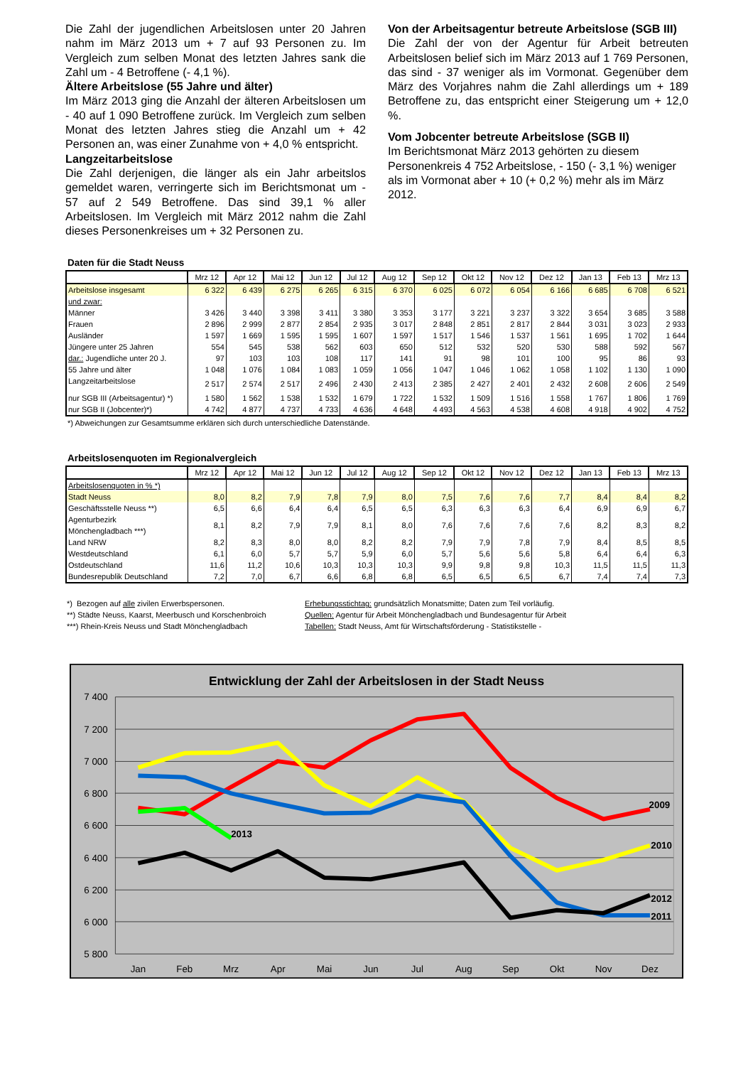Die Zahl der jugendlichen Arbeitslosen unter 20 Jahren nahm im März 2013 um + 7 auf 93 Personen zu. Im Vergleich zum selben Monat des letzten Jahres sank die Zahl um - 4 Betroffene (- 4,1 %).
Ältere Arbeitslose (55 Jahre und älter)
Im März 2013 ging die Anzahl der älteren Arbeitslosen um - 40 auf 1 090 Betroffene zurück. Im Vergleich zum selben Monat des letzten Jahres stieg die Anzahl um + 42 Personen an, was einer Zunahme von + 4,0 % entspricht.
Langzeitarbeitslose
Die Zahl derjenigen, die länger als ein Jahr arbeitslos gemeldet waren, verringerte sich im Berichtsmonat um - 57 auf 2 549 Betroffene. Das sind 39,1 % aller Arbeitslosen. Im Vergleich mit März 2012 nahm die Zahl dieses Personenkreises um + 32 Personen zu.
Von der Arbeitsagentur betreute Arbeitslose (SGB III)
Die Zahl der von der Agentur für Arbeit betreuten Arbeitslosen belief sich im März 2013 auf 1 769 Personen, das sind - 37 weniger als im Vormonat. Gegenüber dem März des Vorjahres nahm die Zahl allerdings um + 189 Betroffene zu, das entspricht einer Steigerung um + 12,0 %.
Vom Jobcenter betreute Arbeitslose (SGB II)
Im Berichtsmonat März 2013 gehörten zu diesem Personenkreis 4 752 Arbeitslose, - 150 (- 3,1 %) weniger als im Vormonat aber + 10 (+ 0,2 %) mehr als im März 2012.
Daten für die Stadt Neuss
| | Mrz 12 | Apr 12 | Mai 12 | Jun 12 | Jul 12 | Aug 12 | Sep 12 | Okt 12 | Nov 12 | Dez 12 | Jan 13 | Feb 13 | Mrz 13 |
| --- | --- | --- | --- | --- | --- | --- | --- | --- | --- | --- | --- | --- | --- |
| Arbeitslose insgesamt | 6 322 | 6 439 | 6 275 | 6 265 | 6 315 | 6 370 | 6 025 | 6 072 | 6 054 | 6 166 | 6 685 | 6 708 | 6 521 |
| und zwar: | | | | | | | | | | | | | |
| Männer | 3 426 | 3 440 | 3 398 | 3 411 | 3 380 | 3 353 | 3 177 | 3 221 | 3 237 | 3 322 | 3 654 | 3 685 | 3 588 |
| Frauen | 2 896 | 2 999 | 2 877 | 2 854 | 2 935 | 3 017 | 2 848 | 2 851 | 2 817 | 2 844 | 3 031 | 3 023 | 2 933 |
| Ausländer | 1 597 | 1 669 | 1 595 | 1 595 | 1 607 | 1 597 | 1 517 | 1 546 | 1 537 | 1 561 | 1 695 | 1 702 | 1 644 |
| Jüngere unter 25 Jahren | 554 | 545 | 538 | 562 | 603 | 650 | 512 | 532 | 520 | 530 | 588 | 592 | 567 |
| dar.: Jugendliche unter 20 J. | 97 | 103 | 103 | 108 | 117 | 141 | 91 | 98 | 101 | 100 | 95 | 86 | 93 |
| 55 Jahre und älter | 1 048 | 1 076 | 1 084 | 1 083 | 1 059 | 1 056 | 1 047 | 1 046 | 1 062 | 1 058 | 1 102 | 1 130 | 1 090 |
| Langzeitarbeitslose | 2 517 | 2 574 | 2 517 | 2 496 | 2 430 | 2 413 | 2 385 | 2 427 | 2 401 | 2 432 | 2 608 | 2 606 | 2 549 |
| nur SGB III (Arbeitsagentur) *) | 1 580 | 1 562 | 1 538 | 1 532 | 1 679 | 1 722 | 1 532 | 1 509 | 1 516 | 1 558 | 1 767 | 1 806 | 1 769 |
| nur SGB II (Jobcenter)*) | 4 742 | 4 877 | 4 737 | 4 733 | 4 636 | 4 648 | 4 493 | 4 563 | 4 538 | 4 608 | 4 918 | 4 902 | 4 752 |
*) Abweichungen zur Gesamtsumme erklären sich durch unterschiedliche Datenstände.
Arbeitslosenquoten im Regionalvergleich
| | Mrz 12 | Apr 12 | Mai 12 | Jun 12 | Jul 12 | Aug 12 | Sep 12 | Okt 12 | Nov 12 | Dez 12 | Jan 13 | Feb 13 | Mrz 13 |
| --- | --- | --- | --- | --- | --- | --- | --- | --- | --- | --- | --- | --- | --- |
| Arbeitslosenquoten in % *) | | | | | | | | | | | | | |
| Stadt Neuss | 8,0 | 8,2 | 7,9 | 7,8 | 7,9 | 8,0 | 7,5 | 7,6 | 7,6 | 7,7 | 8,4 | 8,4 | 8,2 |
| Geschäftsstelle Neuss **) | 6,5 | 6,6 | 6,4 | 6,4 | 6,5 | 6,5 | 6,3 | 6,3 | 6,3 | 6,4 | 6,9 | 6,9 | 6,7 |
| Agenturbezirk Mönchengladbach ***) | 8,1 | 8,2 | 7,9 | 7,9 | 8,1 | 8,0 | 7,6 | 7,6 | 7,6 | 7,6 | 8,2 | 8,3 | 8,2 |
| Land NRW | 8,2 | 8,3 | 8,0 | 8,0 | 8,2 | 8,2 | 7,9 | 7,9 | 7,8 | 7,9 | 8,4 | 8,5 | 8,5 |
| Westdeutschland | 6,1 | 6,0 | 5,7 | 5,7 | 5,9 | 6,0 | 5,7 | 5,6 | 5,6 | 5,8 | 6,4 | 6,4 | 6,3 |
| Ostdeutschland | 11,6 | 11,2 | 10,6 | 10,3 | 10,3 | 10,3 | 9,9 | 9,8 | 9,8 | 10,3 | 11,5 | 11,5 | 11,3 |
| Bundesrepublik Deutschland | 7,2 | 7,0 | 6,7 | 6,6 | 6,8 | 6,8 | 6,5 | 6,5 | 6,5 | 6,7 | 7,4 | 7,4 | 7,3 |
*) Bezogen auf alle zivilen Erwerbspersonen.
**) Städte Neuss, Kaarst, Meerbusch und Korschenbroich
***) Rhein-Kreis Neuss und Stadt Mönchengladbach
Erhebungsstichtag: grundsätzlich Monatsmitte; Daten zum Teil vorläufig.
Quellen: Agentur für Arbeit Mönchengladbach und Bundesagentur für Arbeit
Tabellen: Stadt Neuss, Amt für Wirtschaftsförderung - Statistikstelle -
Entwicklung der Zahl der Arbeitslosen in der Stadt Neuss
7 400
7 200
7 000
6 800
6 600
6 400
6 200
6 000
5 800
Jan
Feb
Mrz
Apr
Mai
Jun
Jul
Aug
Sep
Okt
Nov
Dez
2013
2009
2010
2012
2011